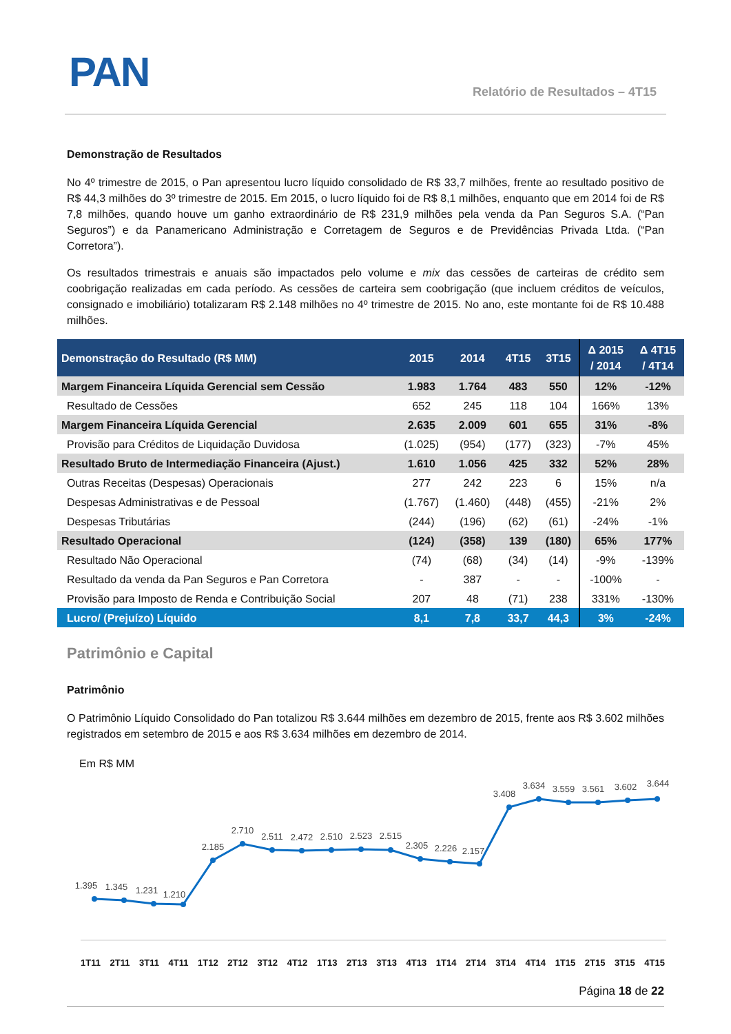PAN Relatório de Resultados – 4T15
Demonstração de Resultados
No 4º trimestre de 2015, o Pan apresentou lucro líquido consolidado de R$ 33,7 milhões, frente ao resultado positivo de R$ 44,3 milhões do 3º trimestre de 2015. Em 2015, o lucro líquido foi de R$ 8,1 milhões, enquanto que em 2014 foi de R$ 7,8 milhões, quando houve um ganho extraordinário de R$ 231,9 milhões pela venda da Pan Seguros S.A. (“Pan Seguros”) e da Panamericano Administração e Corretagem de Seguros e de Previdências Privada Ltda. (“Pan Corretora”).
Os resultados trimestrais e anuais são impactados pelo volume e mix das cessões de carteiras de crédito sem coobrigação realizadas em cada período. As cessões de carteira sem coobrigação (que incluem créditos de veículos, consignado e imobiliário) totalizaram R$ 2.148 milhões no 4º trimestre de 2015. No ano, este montante foi de R$ 10.488 milhões.
| Demonstração do Resultado (R$ MM) | 2015 | 2014 | 4T15 | 3T15 | Δ 2015 / 2014 | Δ 4T15 / 4T14 |
| --- | --- | --- | --- | --- | --- | --- |
| Margem Financeira Líquida Gerencial sem Cessão | 1.983 | 1.764 | 483 | 550 | 12% | -12% |
| Resultado de Cessões | 652 | 245 | 118 | 104 | 166% | 13% |
| Margem Financeira Líquida Gerencial | 2.635 | 2.009 | 601 | 655 | 31% | -8% |
| Provisão para Créditos de Liquidação Duvidosa | (1.025) | (954) | (177) | (323) | -7% | 45% |
| Resultado Bruto de Intermediação Financeira (Ajust.) | 1.610 | 1.056 | 425 | 332 | 52% | 28% |
| Outras Receitas (Despesas) Operacionais | 277 | 242 | 223 | 6 | 15% | n/a |
| Despesas Administrativas e de Pessoal | (1.767) | (1.460) | (448) | (455) | -21% | 2% |
| Despesas Tributárias | (244) | (196) | (62) | (61) | -24% | -1% |
| Resultado Operacional | (124) | (358) | 139 | (180) | 65% | 177% |
| Resultado Não Operacional | (74) | (68) | (34) | (14) | -9% | -139% |
| Resultado da venda da Pan Seguros e Pan Corretora | - | 387 | - | - | -100% | - |
| Provisão para Imposto de Renda e Contribuição Social | 207 | 48 | (71) | 238 | 331% | -130% |
| Lucro/ (Prejuízo) Líquido | 8,1 | 7,8 | 33,7 | 44,3 | 3% | -24% |
Patrimônio e Capital
Patrimônio
O Patrimônio Líquido Consolidado do Pan totalizou R$ 3.644 milhões em dezembro de 2015, frente aos R$ 3.602 milhões registrados em setembro de 2015 e aos R$ 3.634 milhões em dezembro de 2014.
Em R$ MM
1.395
1.345
1.231
1.210
2.185
2.710
2.511
2.472
2.510
2.523
2.515
2.305
2.226
2.157
3.408
3.634
3.559
3.561
3.602
3.644
1T11 2T11 3T11 4T11 1T12 2T12 3T12 4T12 1T13 2T13 3T13 4T13 1T14 2T14 3T14 4T14 1T15 2T15 3T15 4T15
Página 18 de 22